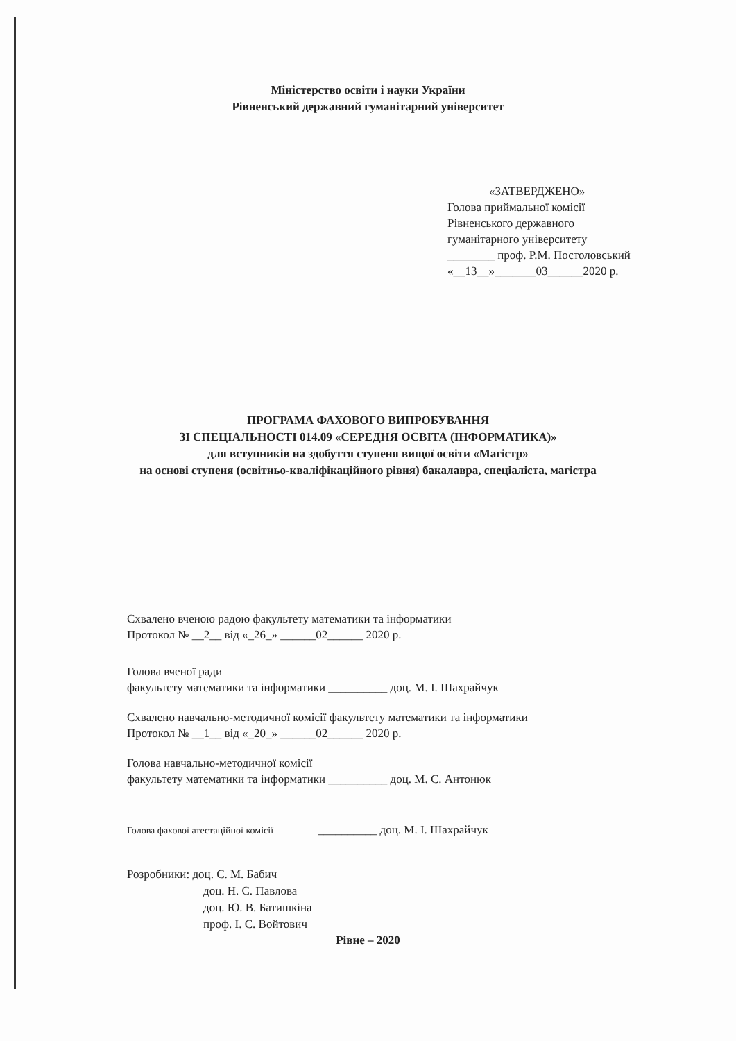Міністерство освіти і науки України
Рівненський державний гуманітарний університет
«ЗАТВЕРДЖЕНО»
Голова приймальної комісії
Рівненського державного
гуманітарного університету
________ проф. Р.М. Постоловський
«__13__»_______03______2020 р.
ПРОГРАМА ФАХОВОГО ВИПРОБУВАННЯ
ЗІ СПЕЦІАЛЬНОСТІ 014.09 «СЕРЕДНЯ ОСВІТА (ІНФОРМАТИКА)»
для вступників на здобуття ступеня вищої освіти «Магістр»
на основі ступеня (освітньо-кваліфікаційного рівня) бакалавра, спеціаліста, магістра
Схвалено вченою радою факультету математики та інформатики
Протокол № __2__ від «_26_» ______02______ 2020 р.
Голова вченої ради
факультету математики та інформатики __________ доц. М. І. Шахрайчук
Схвалено навчально-методичної комісії факультету математики та інформатики
Протокол № __1__ від «_20_» ______02______ 2020 р.
Голова навчально-методичної комісії
факультету математики та інформатики __________ доц. М. С. Антонюк
Голова фахової атестаційної комісії __________ доц. М. І. Шахрайчук
Розробники: доц. С. М. Бабич
доц. Н. С. Павлова
доц. Ю. В. Батишкіна
проф. І. С. Войтович
Рівне – 2020